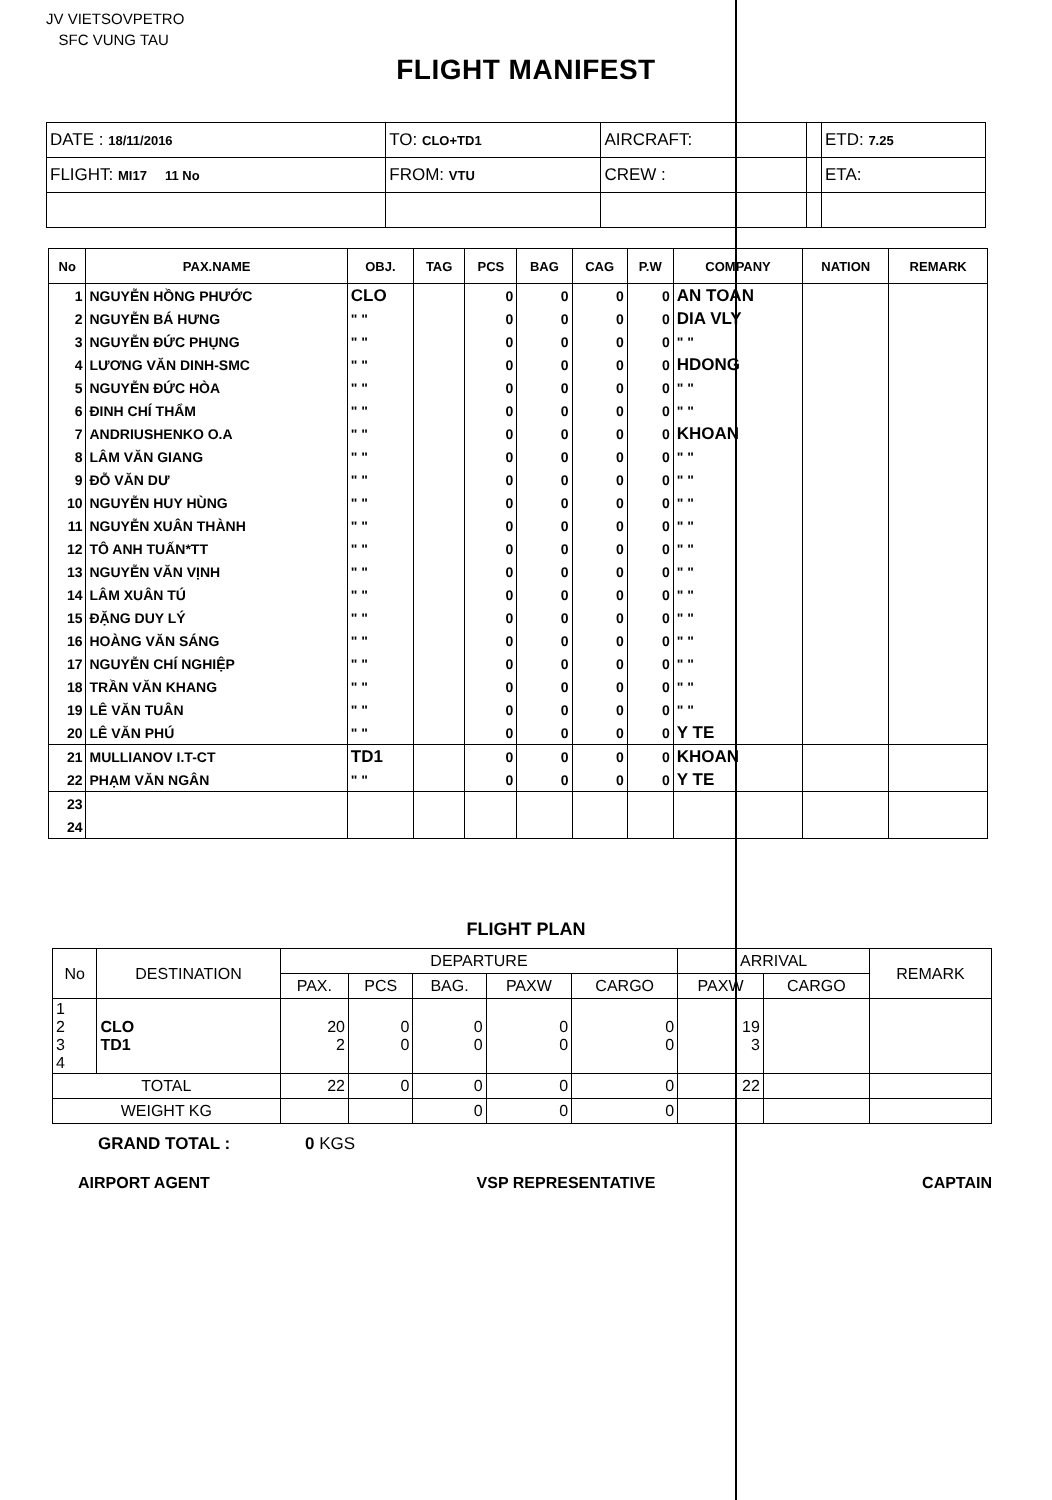JV VIETSOVPETRO
SFC VUNG TAU
FLIGHT MANIFEST
| DATE : 18/11/2016 | TO: CLO+TD1 | AIRCRAFT: | | ETD: 7.25 |
| FLIGHT: MI17 11 No | FROM: VTU | CREW : | | ETA: |
| No | PAX.NAME | OBJ. | TAG | PCS | BAG | CAG | P.W | COMPANY | NATION | REMARK |
| --- | --- | --- | --- | --- | --- | --- | --- | --- | --- | --- |
| 1 | NGUYỄN HỒNG PHƯỚC | CLO | | 0 | 0 | 0 | 0 | AN TOAN | | |
| 2 | NGUYỄN BÁ HƯNG | " " | | 0 | 0 | 0 | 0 | DIA VLY | | |
| 3 | NGUYỄN ĐỨC PHỤNG | " " | | 0 | 0 | 0 | 0 | " " | | |
| 4 | LƯƠNG VĂN DINH-SMC | " " | | 0 | 0 | 0 | 0 | HDONG | | |
| 5 | NGUYỄN ĐỨC HÒA | " " | | 0 | 0 | 0 | 0 | " " | | |
| 6 | ĐINH CHÍ THẨM | " " | | 0 | 0 | 0 | 0 | " " | | |
| 7 | ANDRIUSHENKO O.A | " " | | 0 | 0 | 0 | 0 | KHOAN | | |
| 8 | LÂM VĂN GIANG | " " | | 0 | 0 | 0 | 0 | " " | | |
| 9 | ĐỖ VĂN DƯ | " " | | 0 | 0 | 0 | 0 | " " | | |
| 10 | NGUYỄN HUY HÙNG | " " | | 0 | 0 | 0 | 0 | " " | | |
| 11 | NGUYỄN XUÂN THÀNH | " " | | 0 | 0 | 0 | 0 | " " | | |
| 12 | TÔ ANH TUẤN*TT | " " | | 0 | 0 | 0 | 0 | " " | | |
| 13 | NGUYỄN VĂN VỊNH | " " | | 0 | 0 | 0 | 0 | " " | | |
| 14 | LÂM XUÂN TÚ | " " | | 0 | 0 | 0 | 0 | " " | | |
| 15 | ĐẶNG DUY LÝ | " " | | 0 | 0 | 0 | 0 | " " | | |
| 16 | HOÀNG VĂN SÁNG | " " | | 0 | 0 | 0 | 0 | " " | | |
| 17 | NGUYỄN CHÍ NGHIỆP | " " | | 0 | 0 | 0 | 0 | " " | | |
| 18 | TRẦN VĂN KHANG | " " | | 0 | 0 | 0 | 0 | " " | | |
| 19 | LÊ VĂN TUÂN | " " | | 0 | 0 | 0 | 0 | " " | | |
| 20 | LÊ VĂN PHÚ | " " | | 0 | 0 | 0 | 0 | Y TE | | |
| 21 | MULLIANOV I.T-CT | TD1 | | 0 | 0 | 0 | 0 | KHOAN | | |
| 22 | PHẠM VĂN NGÂN | " " | | 0 | 0 | 0 | 0 | Y TE | | |
| 23 | | | | | | | | | | |
| 24 | | | | | | | | | | |
FLIGHT PLAN
| No | DESTINATION | DEPARTURE | | | | | ARRIVAL | | REMARK |
| --- | --- | --- | --- | --- | --- | --- | --- | --- | --- |
| | | PAX. | PCS | BAG. | PAXW | CARGO | PAXW | CARGO | |
| 1 2 3 4 | CLO TD1 | 20 2 | 0 0 | 0 0 | 0 0 | 0 0 | 19 3 | | |
| TOTAL | | 22 | 0 | 0 | 0 | 0 | 22 | | |
| WEIGHT KG | | | | 0 | 0 | 0 | | | |
GRAND TOTAL : 0 KGS
AIRPORT AGENT VSP REPRESENTATIVE CAPTAIN